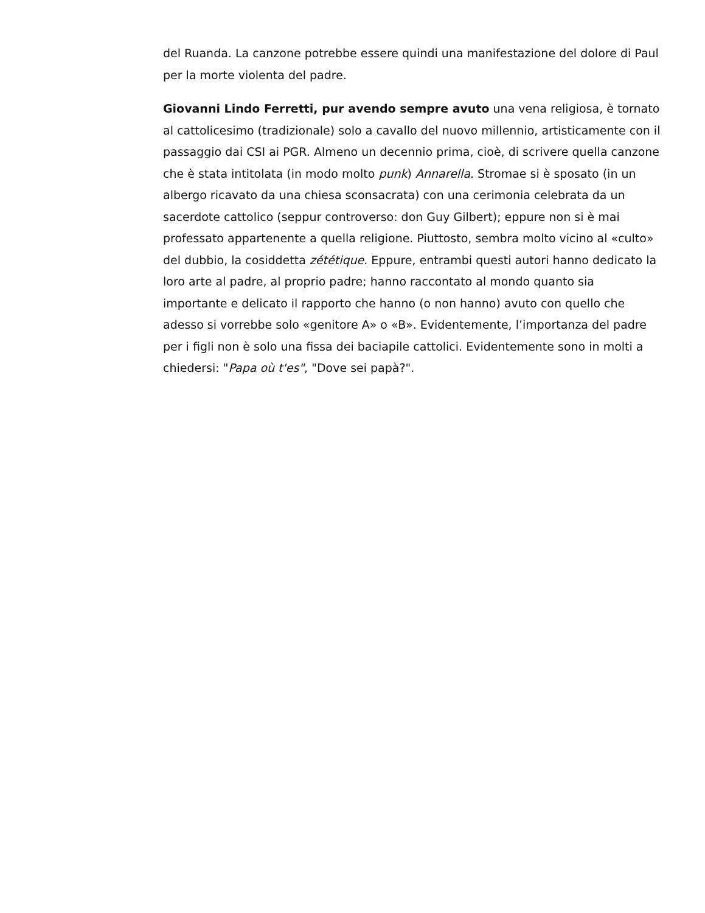del Ruanda. La canzone potrebbe essere quindi una manifestazione del dolore di Paul per la morte violenta del padre.
Giovanni Lindo Ferretti, pur avendo sempre avuto una vena religiosa, è tornato al cattolicesimo (tradizionale) solo a cavallo del nuovo millennio, artisticamente con il passaggio dai CSI ai PGR. Almeno un decennio prima, cioè, di scrivere quella canzone che è stata intitolata (in modo molto punk) Annarella. Stromae si è sposato (in un albergo ricavato da una chiesa sconsacrata) con una cerimonia celebrata da un sacerdote cattolico (seppur controverso: don Guy Gilbert); eppure non si è mai professato appartenente a quella religione. Piuttosto, sembra molto vicino al «culto» del dubbio, la cosiddetta zététique. Eppure, entrambi questi autori hanno dedicato la loro arte al padre, al proprio padre; hanno raccontato al mondo quanto sia importante e delicato il rapporto che hanno (o non hanno) avuto con quello che adesso si vorrebbe solo «genitore A» o «B». Evidentemente, l’importanza del padre per i figli non è solo una fissa dei baciapile cattolici. Evidentemente sono in molti a chiedersi: "Papa où t'es", "Dove sei papà?".